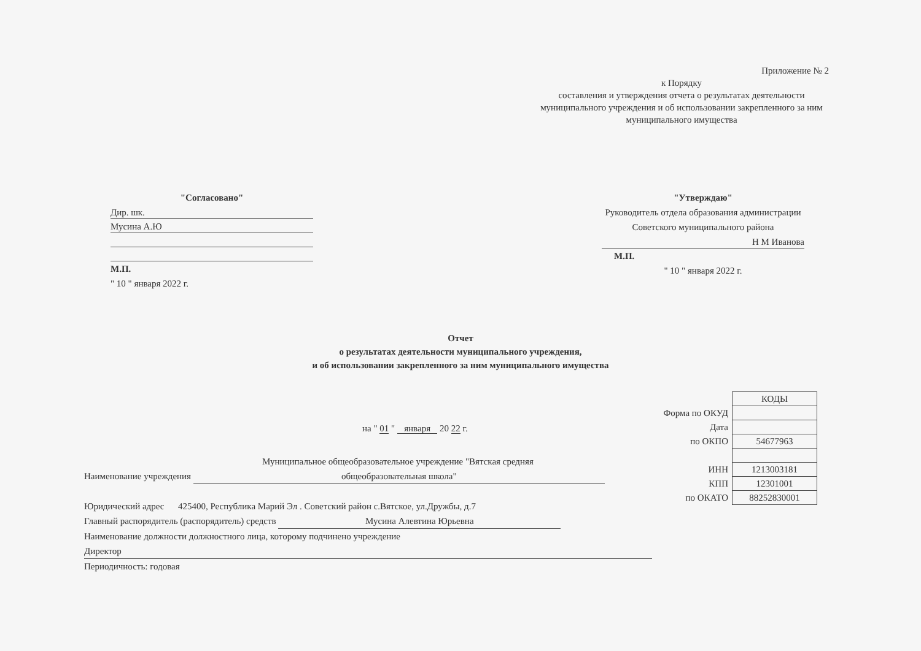Приложение № 2
к Порядку
составления и утверждения отчета о результатах деятельности муниципального учреждения и об использовании закрепленного за ним муниципального имущества
"Согласовано"
Дир. шк.
Мусина А.Ю
М.П.
" 10 " января 2022 г.
"Утверждаю"
Руководитель отдела образования администрации Советского муниципального района
Н М Иванова
М.П.
" 10 " января 2022 г.
Отчет
о результатах деятельности муниципального учреждения,
и об использовании закрепленного за ним муниципального имущества
| | КОДЫ |
| Форма по ОКУД | |
| Дата | |
| по ОКПО | 54677963 |
| ИНН | 1213003181 |
| КПП | 12301001 |
| по ОКАТО | 88252830001 |
на " 01 " января 20 22 г.
Муниципальное общеобразовательное учреждение "Вятская средняя
Наименование учреждения общеобразовательная школа"
Юридический адрес 425400, Республика Марий Эл . Советский район с.Вятское, ул.Дружбы, д.7
Главный распорядитель (распорядитель) средств Мусина Алевтина Юрьевна
Наименование должности должностного лица, которому подчинено учреждение
Директор
Периодичность: годовая